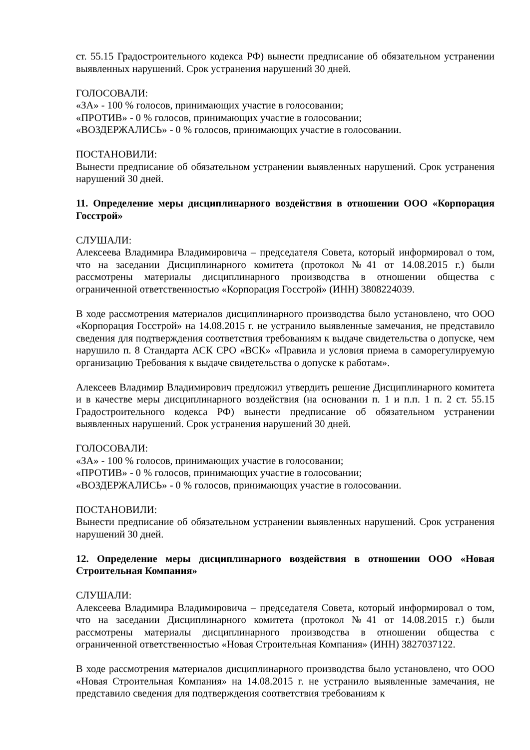ст. 55.15 Градостроительного кодекса РФ) вынести предписание об обязательном устранении выявленных нарушений. Срок устранения нарушений 30 дней.
ГОЛОСОВАЛИ:
«ЗА» - 100 % голосов, принимающих участие в голосовании;
«ПРОТИВ» - 0 % голосов, принимающих участие в голосовании;
«ВОЗДЕРЖАЛИСЬ» - 0 % голосов, принимающих участие в голосовании.
ПОСТАНОВИЛИ:
Вынести предписание об обязательном устранении выявленных нарушений. Срок устранения нарушений 30 дней.
11. Определение меры дисциплинарного воздействия в отношении ООО «Корпорация Госстрой»
СЛУШАЛИ:
Алексеева Владимира Владимировича – председателя Совета, который информировал о том, что на заседании Дисциплинарного комитета (протокол №41 от 14.08.2015 г.) были рассмотрены материалы дисциплинарного производства в отношении общества с ограниченной ответственностью «Корпорация Госстрой» (ИНН) 3808224039.
В ходе рассмотрения материалов дисциплинарного производства было установлено, что ООО «Корпорация Госстрой» на 14.08.2015 г. не устранило выявленные замечания, не представило сведения для подтверждения соответствия требованиям к выдаче свидетельства о допуске, чем нарушило п. 8 Стандарта АСК СРО «ВСК» «Правила и условия приема в саморегулируемую организацию Требования к выдаче свидетельства о допуске к работам».
Алексеев Владимир Владимирович предложил утвердить решение Дисциплинарного комитета и в качестве меры дисциплинарного воздействия (на основании п. 1 и п.п. 1 п. 2 ст. 55.15 Градостроительного кодекса РФ) вынести предписание об обязательном устранении выявленных нарушений. Срок устранения нарушений 30 дней.
ГОЛОСОВАЛИ:
«ЗА» - 100 % голосов, принимающих участие в голосовании;
«ПРОТИВ» - 0 % голосов, принимающих участие в голосовании;
«ВОЗДЕРЖАЛИСЬ» - 0 % голосов, принимающих участие в голосовании.
ПОСТАНОВИЛИ:
Вынести предписание об обязательном устранении выявленных нарушений. Срок устранения нарушений 30 дней.
12. Определение меры дисциплинарного воздействия в отношении ООО «Новая Строительная Компания»
СЛУШАЛИ:
Алексеева Владимира Владимировича – председателя Совета, который информировал о том, что на заседании Дисциплинарного комитета (протокол №41 от 14.08.2015 г.) были рассмотрены материалы дисциплинарного производства в отношении общества с ограниченной ответственностью «Новая Строительная Компания» (ИНН) 3827037122.
В ходе рассмотрения материалов дисциплинарного производства было установлено, что ООО «Новая Строительная Компания» на 14.08.2015 г. не устранило выявленные замечания, не представило сведения для подтверждения соответствия требованиям к